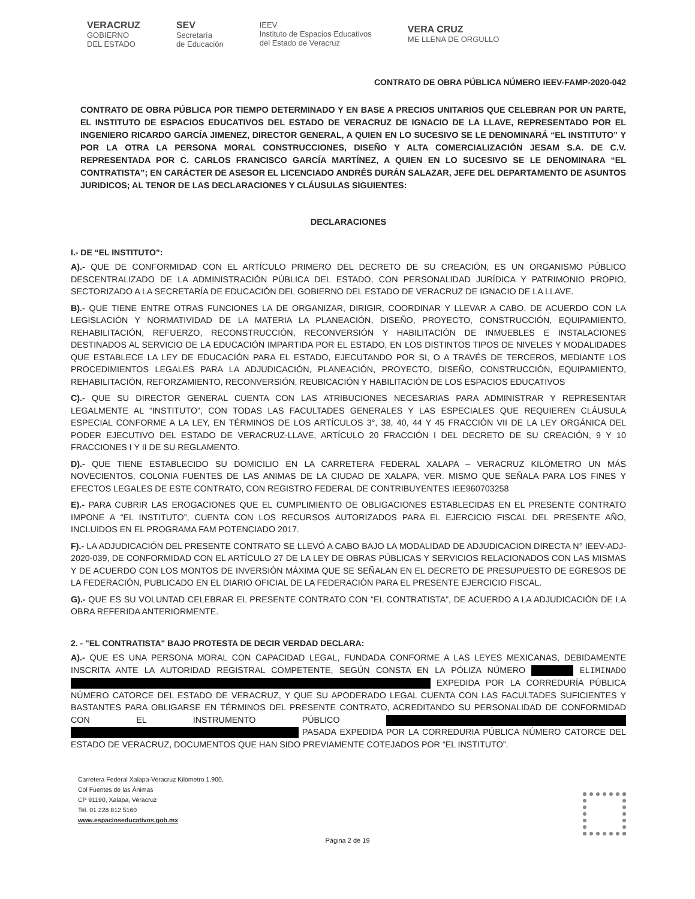VERACRUZ
GOBIERNO
DEL ESTADO
SEV
Secretaría
de Educación
IEEV
Instituto de Espacios Educativos
del Estado de Veracruz
VERA CRUZ
ME LLENA DE ORGULLO
CONTRATO DE OBRA PÚBLICA NÚMERO IEEV-FAMP-2020-042
CONTRATO DE OBRA PÚBLICA POR TIEMPO DETERMINADO Y EN BASE A PRECIOS UNITARIOS QUE CELEBRAN POR UN PARTE, EL INSTITUTO DE ESPACIOS EDUCATIVOS DEL ESTADO DE VERACRUZ DE IGNACIO DE LA LLAVE, REPRESENTADO POR EL INGENIERO RICARDO GARCÍA JIMENEZ, DIRECTOR GENERAL, A QUIEN EN LO SUCESIVO SE LE DENOMINARÁ “EL INSTITUTO” Y POR LA OTRA LA PERSONA MORAL CONSTRUCCIONES, DISEÑO Y ALTA COMERCIALIZACIÓN JESAM S.A. DE C.V. REPRESENTADA POR C. CARLOS FRANCISCO GARCÍA MARTÍNEZ, A QUIEN EN LO SUCESIVO SE LE DENOMINARA “EL CONTRATISTA”; EN CARÁCTER DE ASESOR EL LICENCIADO ANDRÉS DURÁN SALAZAR, JEFE DEL DEPARTAMENTO DE ASUNTOS JURIDICOS; AL TENOR DE LAS DECLARACIONES Y CLÁUSULAS SIGUIENTES:
DECLARACIONES
I.- DE “EL INSTITUTO”:
A).- QUE DE CONFORMIDAD CON EL ARTÍCULO PRIMERO DEL DECRETO DE SU CREACIÓN, ES UN ORGANISMO PÚBLICO DESCENTRALIZADO DE LA ADMINISTRACIÓN PÚBLICA DEL ESTADO, CON PERSONALIDAD JURÍDICA Y PATRIMONIO PROPIO, SECTORIZADO A LA SECRETARÍA DE EDUCACIÓN DEL GOBIERNO DEL ESTADO DE VERACRUZ DE IGNACIO DE LA LLAVE.
B).- QUE TIENE ENTRE OTRAS FUNCIONES LA DE ORGANIZAR, DIRIGIR, COORDINAR Y LLEVAR A CABO, DE ACUERDO CON LA LEGISLACIÓN Y NORMATIVIDAD DE LA MATERIA LA PLANEACIÓN, DISEÑO, PROYECTO, CONSTRUCCIÓN, EQUIPAMIENTO, REHABILITACIÓN, REFUERZO, RECONSTRUCCIÓN, RECONVERSIÓN Y HABILITACIÓN DE INMUEBLES E INSTALACIONES DESTINADOS AL SERVICIO DE LA EDUCACIÓN IMPARTIDA POR EL ESTADO, EN LOS DISTINTOS TIPOS DE NIVELES Y MODALIDADES QUE ESTABLECE LA LEY DE EDUCACIÓN PARA EL ESTADO, EJECUTANDO POR SI, O A TRAVÉS DE TERCEROS, MEDIANTE LOS PROCEDIMIENTOS LEGALES PARA LA ADJUDICACIÓN, PLANEACIÓN, PROYECTO, DISEÑO, CONSTRUCCIÓN, EQUIPAMIENTO, REHABILITACIÓN, REFORZAMIENTO, RECONVERSIÓN, REUBICACIÓN Y HABILITACIÓN DE LOS ESPACIOS EDUCATIVOS
C).- QUE SU DIRECTOR GENERAL CUENTA CON LAS ATRIBUCIONES NECESARIAS PARA ADMINISTRAR Y REPRESENTAR LEGALMENTE AL “INSTITUTO”, CON TODAS LAS FACULTADES GENERALES Y LAS ESPECIALES QUE REQUIEREN CLÁUSULA ESPECIAL CONFORME A LA LEY, EN TÉRMINOS DE LOS ARTÍCULOS 3°, 38, 40, 44 Y 45 FRACCIÓN VII DE LA LEY ORGÁNICA DEL PODER EJECUTIVO DEL ESTADO DE VERACRUZ-LLAVE, ARTÍCULO 20 FRACCIÓN I DEL DECRETO DE SU CREACIÓN, 9 Y 10 FRACCIONES I Y II DE SU REGLAMENTO.
D).- QUE TIENE ESTABLECIDO SU DOMICILIO EN LA CARRETERA FEDERAL XALAPA – VERACRUZ KILÓMETRO UN MÁS NOVECIENTOS, COLONIA FUENTES DE LAS ANIMAS DE LA CIUDAD DE XALAPA, VER. MISMO QUE SEÑALA PARA LOS FINES Y EFECTOS LEGALES DE ESTE CONTRATO, CON REGISTRO FEDERAL DE CONTRIBUYENTES IEE960703258
E).- PARA CUBRIR LAS EROGACIONES QUE EL CUMPLIMIENTO DE OBLIGACIONES ESTABLECIDAS EN EL PRESENTE CONTRATO IMPONE A “EL INSTITUTO”, CUENTA CON LOS RECURSOS AUTORIZADOS PARA EL EJERCICIO FISCAL DEL PRESENTE AÑO, INCLUIDOS EN EL PROGRAMA FAM POTENCIADO 2017.
F).- LA ADJUDICACIÓN DEL PRESENTE CONTRATO SE LLEVÓ A CABO BAJO LA MODALIDAD DE ADJUDICACION DIRECTA N° IEEV-ADJ-2020-039, DE CONFORMIDAD CON EL ARTÍCULO 27 DE LA LEY DE OBRAS PÚBLICAS Y SERVICIOS RELACIONADOS CON LAS MISMAS Y DE ACUERDO CON LOS MONTOS DE INVERSIÓN MÁXIMA QUE SE SEÑALAN EN EL DECRETO DE PRESUPUESTO DE EGRESOS DE LA FEDERACIÓN, PUBLICADO EN EL DIARIO OFICIAL DE LA FEDERACIÓN PARA EL PRESENTE EJERCICIO FISCAL.
G).- QUE ES SU VOLUNTAD CELEBRAR EL PRESENTE CONTRATO CON “EL CONTRATISTA”, DE ACUERDO A LA ADJUDICACIÓN DE LA OBRA REFERIDA ANTERIORMENTE.
2. - "EL CONTRATISTA" BAJO PROTESTA DE DECIR VERDAD DECLARA:
A).- QUE ES UNA PERSONA MORAL CON CAPACIDAD LEGAL, FUNDADA CONFORME A LAS LEYES MEXICANAS, DEBIDAMENTE INSCRITA ANTE LA AUTORIDAD REGISTRAL COMPETENTE, SEGÚN CONSTA EN LA PÓLIZA NÚMERO ELIMINADO EXPEDIDA POR LA CORREDURÍA PÚBLICA NÚMERO CATORCE DEL ESTADO DE VERACRUZ, Y QUE SU APODERADO LEGAL CUENTA CON LAS FACULTADES SUFICIENTES Y BASTANTES PARA OBLIGARSE EN TÉRMINOS DEL PRESENTE CONTRATO, ACREDITANDO SU PERSONALIDAD DE CONFORMIDAD CON EL INSTRUMENTO PÚBLICO PASADA EXPEDIDA POR LA CORREDURIA PÚBLICA NÚMERO CATORCE DEL ESTADO DE VERACRUZ, DOCUMENTOS QUE HAN SIDO PREVIAMENTE COTEJADOS POR “EL INSTITUTO”.
Carretera Federal Xalapa-Veracruz Kilómetro 1.900,
Col Fuentes de las Ánimas
CP 91190, Xalapa, Veracruz
Tel. 01 228 812 5160
www.espacioseducativos.gob.mx
Página 2 de 19